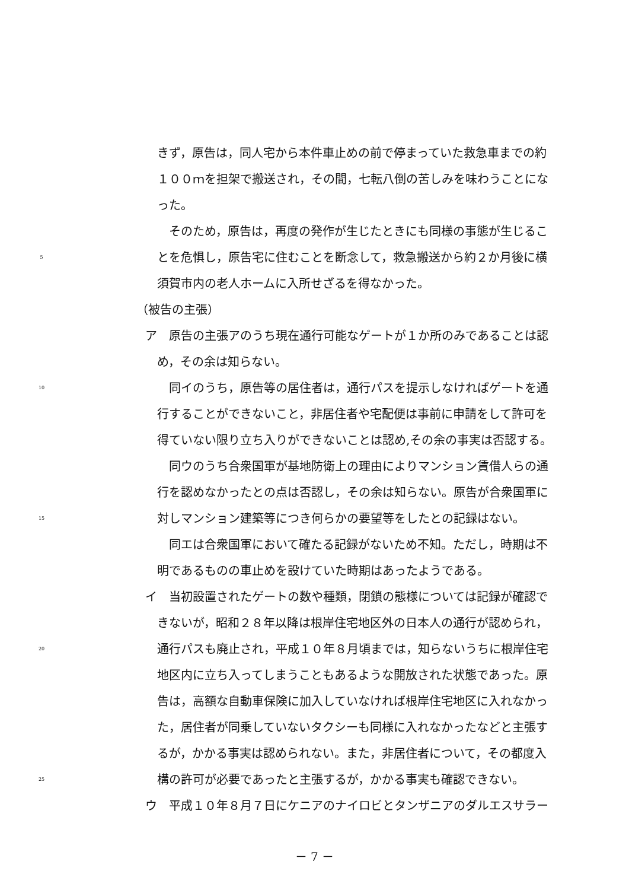きず，原告は，同人宅から本件車止めの前で停まっていた救急車までの約
１００ｍを担架で搬送され，その間，七転八倒の苦しみを味わうことにな
った。
そのため，原告は，再度の発作が生じたときにも同様の事態が生じるこ
5 とを危惧し，原告宅に住むことを断念して，救急搬送から約２か月後に横
須賀市内の老人ホームに入所せざるを得なかった。
（被告の主張）
ア　原告の主張アのうち現在通行可能なゲートが１か所のみであることは認
め，その余は知らない。
10 同イのうち，原告等の居住者は，通行パスを提示しなければゲートを通
行することができないこと，非居住者や宅配便は事前に申請をして許可を
得ていない限り立ち入りができないことは認め,その余の事実は否認する。
同ウのうち合衆国軍が基地防衛上の理由によりマンション賃借人らの通
行を認めなかったとの点は否認し，その余は知らない。原告が合衆国軍に
15 対しマンション建築等につき何らかの要望等をしたとの記録はない。
同エは合衆国軍において確たる記録がないため不知。ただし，時期は不
明であるものの車止めを設けていた時期はあったようである。
イ　当初設置されたゲートの数や種類，閉鎖の態様については記録が確認で
きないが，昭和２８年以降は根岸住宅地区外の日本人の通行が認められ，
20 通行パスも廃止され，平成１０年８月頃までは，知らないうちに根岸住宅
地区内に立ち入ってしまうこともあるような開放された状態であった。原
告は，高額な自動車保険に加入していなければ根岸住宅地区に入れなかっ
た，居住者が同乗していないタクシーも同様に入れなかったなどと主張す
るが，かかる事実は認められない。また，非居住者について，その都度入
25 構の許可が必要であったと主張するが，かかる事実も確認できない。
ウ　平成１０年８月７日にケニアのナイロビとタンザニアのダルエスサラー
－ 7 －